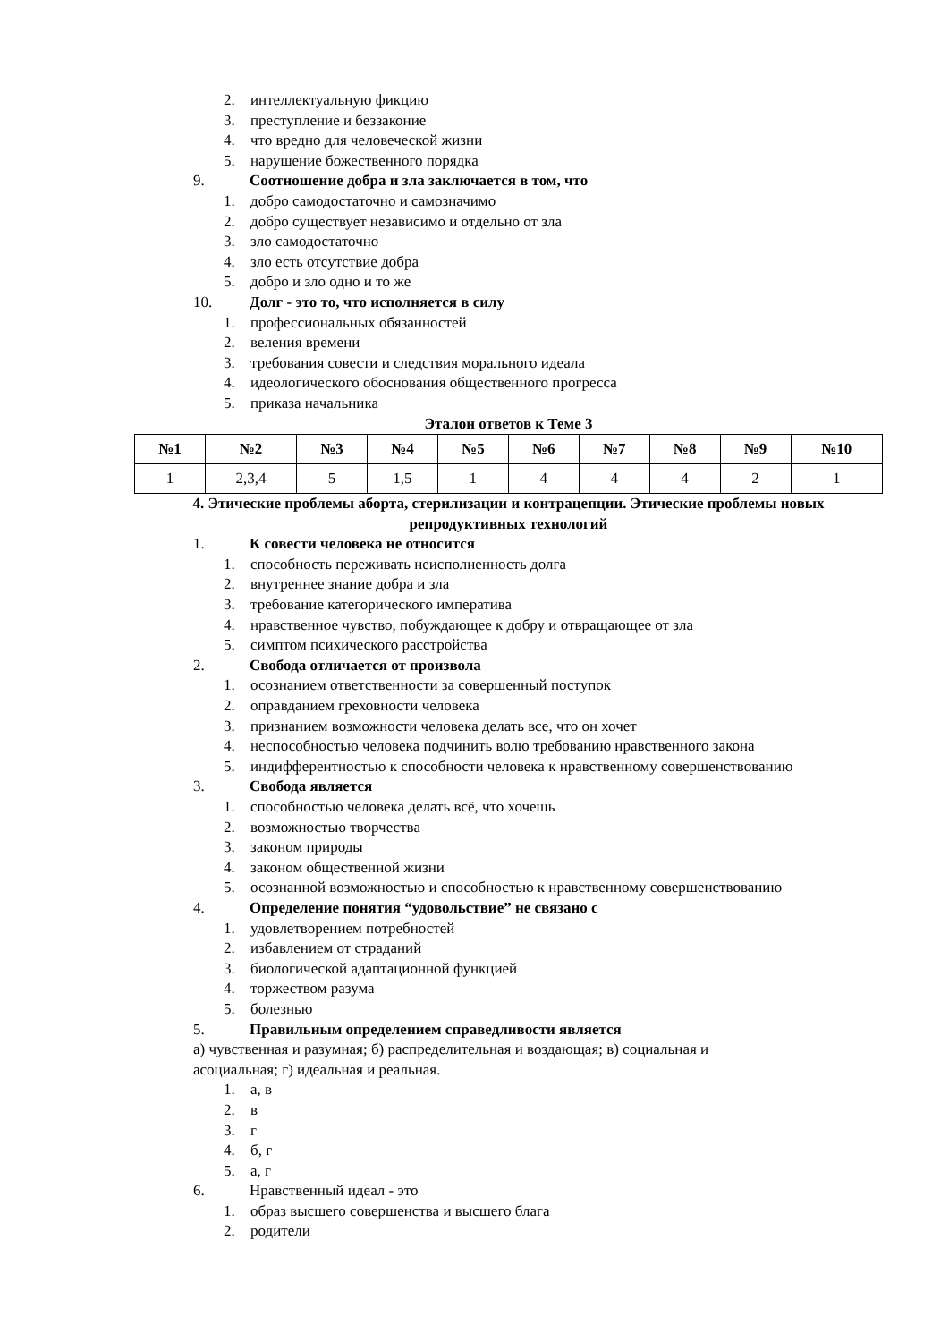2. интеллектуальную фикцию
3. преступление и беззаконие
4. что вредно для человеческой жизни
5. нарушение божественного порядка
9. Соотношение добра и зла заключается в том, что
1. добро самодостаточно и самозначимо
2. добро существует независимо и отдельно от зла
3. зло самодостаточно
4. зло есть отсутствие добра
5. добро и зло одно и то же
10. Долг - это то, что исполняется в силу
1. профессиональных обязанностей
2. веления времени
3. требования совести и следствия морального идеала
4. идеологического обоснования общественного прогресса
5. приказа начальника
Эталон ответов к Теме 3
| №1 | №2 | №3 | №4 | №5 | №6 | №7 | №8 | №9 | №10 |
| --- | --- | --- | --- | --- | --- | --- | --- | --- | --- |
| 1 | 2,3,4 | 5 | 1,5 | 1 | 4 | 4 | 4 | 2 | 1 |
4. Этические проблемы аборта, стерилизации и контрацепции. Этические проблемы новых репродуктивных технологий
1. К совести человека не относится
1. способность переживать неисполненность долга
2. внутреннее знание добра и зла
3. требование категорического императива
4. нравственное чувство, побуждающее к добру и отвращающее от зла
5. симптом психического расстройства
2. Свобода отличается от произвола
1. осознанием ответственности за совершенный поступок
2. оправданием греховности человека
3. признанием возможности человека делать все, что он хочет
4. неспособностью человека подчинить волю требованию нравственного закона
5. индифферентностью к способности человека к нравственному совершенствованию
3. Свобода является
1. способностью человека делать всё, что хочешь
2. возможностью творчества
3. законом природы
4. законом общественной жизни
5. осознанной возможностью и способностью к нравственному совершенствованию
4. Определение понятия “удовольствие” не связано с
1. удовлетворением потребностей
2. избавлением от страданий
3. биологической адаптационной функцией
4. торжеством разума
5. болезнью
5. Правильным определением справедливости является
а) чувственная и разумная; б) распределительная и воздающая; в) социальная и
асоциальная; г) идеальная и реальная.
1. а, в
2. в
3. г
4. б, г
5. а, г
6. Нравственный идеал - это
1. образ высшего совершенства и высшего блага
2. родители